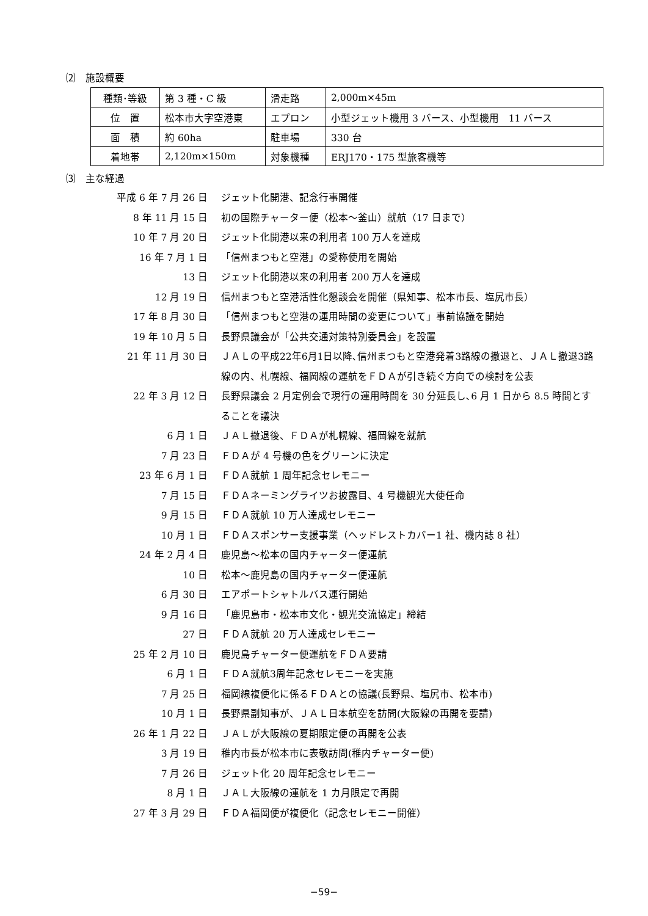⑵　施設概要
| 種類･等級 | 第 3 種・C 級 | 滑走路 | 2,000m×45m |
| 位 置 | 松本市大字空港東 | エプロン | 小型ジェット機用 3 バース、小型機用 11 バース |
| 面 積 | 約 60ha | 駐車場 | 330 台 |
| 着地帯 | 2,120m×150m | 対象機種 | ERJ170・175 型旅客機等 |
⑶　主な経過
平成 6 年 7 月 26 日
ジェット化開港、記念行事開催
8 年 11 月 15 日
初の国際チャーター便（松本～釜山）就航（17 日まで）
10 年 7 月 20 日
ジェット化開港以来の利用者 100 万人を達成
16 年 7 月 1 日
「信州まつもと空港」の愛称使用を開始
13 日
ジェット化開港以来の利用者 200 万人を達成
12 月 19 日
信州まつもと空港活性化懇談会を開催（県知事、松本市長、塩尻市長）
17 年 8 月 30 日
「信州まつもと空港の運用時間の変更について」事前協議を開始
19 年 10 月 5 日
長野県議会が「公共交通対策特別委員会」を設置
21 年 11 月 30 日
ＪＡＬの平成22年6月1日以降､信州まつもと空港発着3路線の撤退と、ＪＡＬ撤退3路線の内、札幌線、福岡線の運航をＦＤＡが引き続ぐ方向での検討を公表
22 年 3 月 12 日
長野県議会 2 月定例会で現行の運用時間を 30 分延長し､6 月 1 日から 8.5 時間とすることを議決
6 月 1 日
ＪＡＬ撤退後、ＦＤＡが札幌線、福岡線を就航
7 月 23 日
ＦＤＡが 4 号機の色をグリーンに決定
23 年 6 月 1 日
ＦＤＡ就航 1 周年記念セレモニー
7 月 15 日
ＦＤＡネーミングライツお披露目、4 号機観光大使任命
9 月 15 日
ＦＤＡ就航 10 万人達成セレモニー
10 月 1 日
ＦＤＡスポンサー支援事業（ヘッドレストカバー1 社、機内誌 8 社）
24 年 2 月 4 日
鹿児島～松本の国内チャーター便運航
10 日
松本～鹿児島の国内チャーター便運航
6 月 30 日
エアポートシャトルバス運行開始
9 月 16 日
「鹿児島市・松本市文化・観光交流協定」締結
27 日
ＦＤＡ就航 20 万人達成セレモニー
25 年 2 月 10 日
鹿児島チャーター便運航をＦＤＡ要請
6 月 1 日
ＦＤＡ就航3周年記念セレモニーを実施
7 月 25 日
福岡線複便化に係るＦＤＡとの協議(長野県、塩尻市、松本市)
10 月 1 日
長野県副知事が、ＪＡＬ日本航空を訪問(大阪線の再開を要請)
26 年 1 月 22 日
ＪＡＬが大阪線の夏期限定便の再開を公表
3 月 19 日
稚内市長が松本市に表敬訪問(稚内チャーター便)
7 月 26 日
ジェット化 20 周年記念セレモニー
8 月 1 日
ＪＡＬ大阪線の運航を 1 カ月限定で再開
27 年 3 月 29 日
ＦＤＡ福岡便が複便化（記念セレモニー開催）
−59−